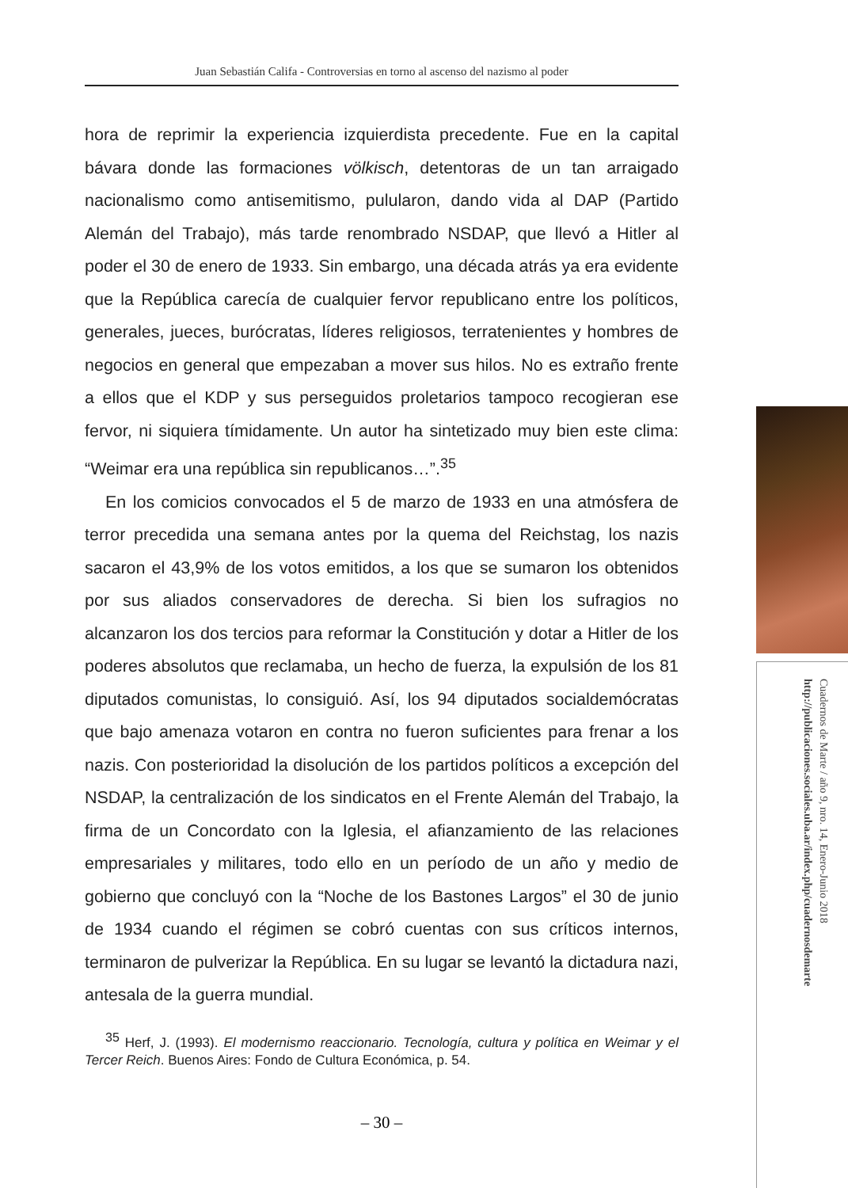Juan Sebastián Califa - Controversias en torno al ascenso del nazismo al poder
hora de reprimir la experiencia izquierdista precedente. Fue en la capital bávara donde las formaciones völkisch, detentoras de un tan arraigado nacionalismo como antisemitismo, pulularon, dando vida al DAP (Partido Alemán del Trabajo), más tarde renombrado NSDAP, que llevó a Hitler al poder el 30 de enero de 1933. Sin embargo, una década atrás ya era evidente que la República carecía de cualquier fervor republicano entre los políticos, generales, jueces, burócratas, líderes religiosos, terratenientes y hombres de negocios en general que empezaban a mover sus hilos. No es extraño frente a ellos que el KDP y sus perseguidos proletarios tampoco recogieran ese fervor, ni siquiera tímidamente. Un autor ha sintetizado muy bien este clima: “Weimar era una república sin republicanos…”.<sup>35</sup>
En los comicios convocados el 5 de marzo de 1933 en una atmósfera de terror precedida una semana antes por la quema del Reichstag, los nazis sacaron el 43,9% de los votos emitidos, a los que se sumaron los obtenidos por sus aliados conservadores de derecha. Si bien los sufragios no alcanzaron los dos tercios para reformar la Constitución y dotar a Hitler de los poderes absolutos que reclamaba, un hecho de fuerza, la expulsión de los 81 diputados comunistas, lo consiguió. Así, los 94 diputados socialdemócratas que bajo amenaza votaron en contra no fueron suficientes para frenar a los nazis. Con posterioridad la disolución de los partidos políticos a excepción del NSDAP, la centralización de los sindicatos en el Frente Alemán del Trabajo, la firma de un Concordato con la Iglesia, el afianzamiento de las relaciones empresariales y militares, todo ello en un período de un año y medio de gobierno que concluyó con la “Noche de los Bastones Largos” el 30 de junio de 1934 cuando el régimen se cobró cuentas con sus críticos internos, terminaron de pulverizar la República. En su lugar se levantó la dictadura nazi, antesala de la guerra mundial.
<sup>35</sup> Herf, J. (1993). El modernismo reaccionario. Tecnología, cultura y política en Weimar y el Tercer Reich. Buenos Aires: Fondo de Cultura Económica, p. 54.
– 30 –
Cuadernos de Marte / año 9, nro. 14, Enero-Junio 2018
http://publicaciones.sociales.uba.ar/index.php/cuadernosdemarte